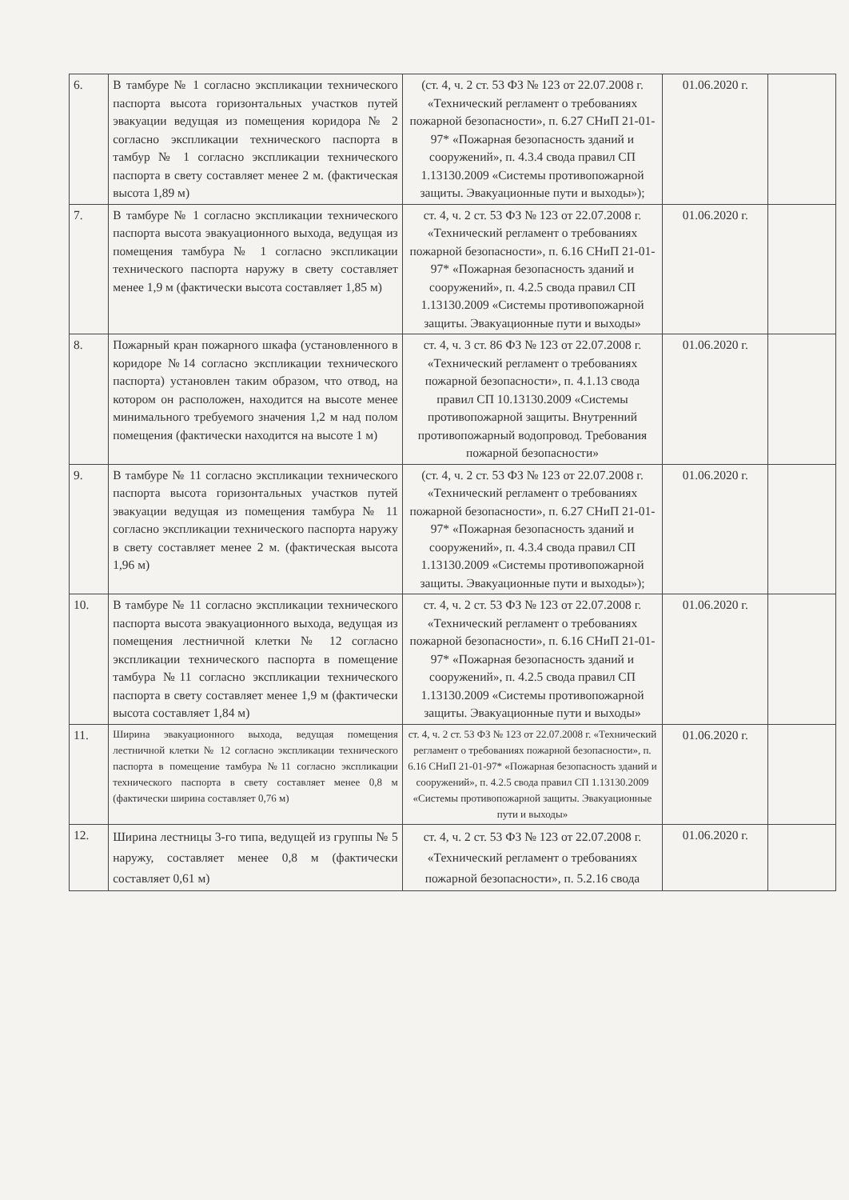| 6. | В тамбуре № 1 согласно экспликации технического паспорта высота горизонтальных участков путей эвакуации ведущая из помещения коридора № 2 согласно экспликации технического паспорта в тамбур № 1 согласно экспликации технического паспорта в свету составляет менее 2 м. (фактическая высота 1,89 м) | (ст. 4, ч. 2 ст. 53 ФЗ № 123 от 22.07.2008 г. «Технический регламент о требованиях пожарной безопасности», п. 6.27 СНиП 21-01-97* «Пожарная безопасность зданий и сооружений», п. 4.3.4 свода правил СП 1.13130.2009 «Системы противопожарной защиты. Эвакуационные пути и выходы»); | 01.06.2020 г. | |
| 7. | В тамбуре № 1 согласно экспликации технического паспорта высота эвакуационного выхода, ведущая из помещения тамбура № 1 согласно экспликации технического паспорта наружу в свету составляет менее 1,9 м (фактически высота составляет 1,85 м) | ст. 4, ч. 2 ст. 53 ФЗ № 123 от 22.07.2008 г. «Технический регламент о требованиях пожарной безопасности», п. 6.16 СНиП 21-01-97* «Пожарная безопасность зданий и сооружений», п. 4.2.5 свода правил СП 1.13130.2009 «Системы противопожарной защиты. Эвакуационные пути и выходы» | 01.06.2020 г. | |
| 8. | Пожарный кран пожарного шкафа (установленного в коридоре №14 согласно экспликации технического паспорта) установлен таким образом, что отвод, на котором он расположен, находится на высоте менее минимального требуемого значения 1,2 м над полом помещения (фактически находится на высоте 1 м) | ст. 4, ч. 3 ст. 86 ФЗ № 123 от 22.07.2008 г. «Технический регламент о требованиях пожарной безопасности», п. 4.1.13 свода правил СП 10.13130.2009 «Системы противопожарной защиты. Внутренний противопожарный водопровод. Требования пожарной безопасности» | 01.06.2020 г. | |
| 9. | В тамбуре № 11 согласно экспликации технического паспорта высота горизонтальных участков путей эвакуации ведущая из помещения тамбура № 11 согласно экспликации технического паспорта наружу в свету составляет менее 2 м. (фактическая высота 1,96 м) | (ст. 4, ч. 2 ст. 53 ФЗ № 123 от 22.07.2008 г. «Технический регламент о требованиях пожарной безопасности», п. 6.27 СНиП 21-01-97* «Пожарная безопасность зданий и сооружений», п. 4.3.4 свода правил СП 1.13130.2009 «Системы противопожарной защиты. Эвакуационные пути и выходы»); | 01.06.2020 г. | |
| 10. | В тамбуре № 11 согласно экспликации технического паспорта высота эвакуационного выхода, ведущая из помещения лестничной клетки № 12 согласно экспликации технического паспорта в помещение тамбура №11 согласно экспликации технического паспорта в свету составляет менее 1,9 м (фактически высота составляет 1,84 м) | ст. 4, ч. 2 ст. 53 ФЗ № 123 от 22.07.2008 г. «Технический регламент о требованиях пожарной безопасности», п. 6.16 СНиП 21-01-97* «Пожарная безопасность зданий и сооружений», п. 4.2.5 свода правил СП 1.13130.2009 «Системы противопожарной защиты. Эвакуационные пути и выходы» | 01.06.2020 г. | |
| 11. | Ширина эвакуационного выхода, ведущая помещения лестничной клетки № 12 согласно экспликации технического паспорта в помещение тамбура №11 согласно экспликации технического паспорта в свету составляет менее 0,8 м (фактически ширина составляет 0,76 м) | ст. 4, ч. 2 ст. 53 ФЗ № 123 от 22.07.2008 г. «Технический регламент о требованиях пожарной безопасности», п. 6.16 СНиП 21-01-97* «Пожарная безопасность зданий и сооружений», п. 4.2.5 свода правил СП 1.13130.2009 «Системы противопожарной защиты. Эвакуационные пути и выходы» | 01.06.2020 г. | |
| 12. | Ширина лестницы 3-го типа, ведущей из группы № 5 наружу, составляет менее 0,8 м (фактически составляет 0,61 м) | ст. 4, ч. 2 ст. 53 ФЗ № 123 от 22.07.2008 г. «Технический регламент о требованиях пожарной безопасности», п. 5.2.16 свода | 01.06.2020 г. | |